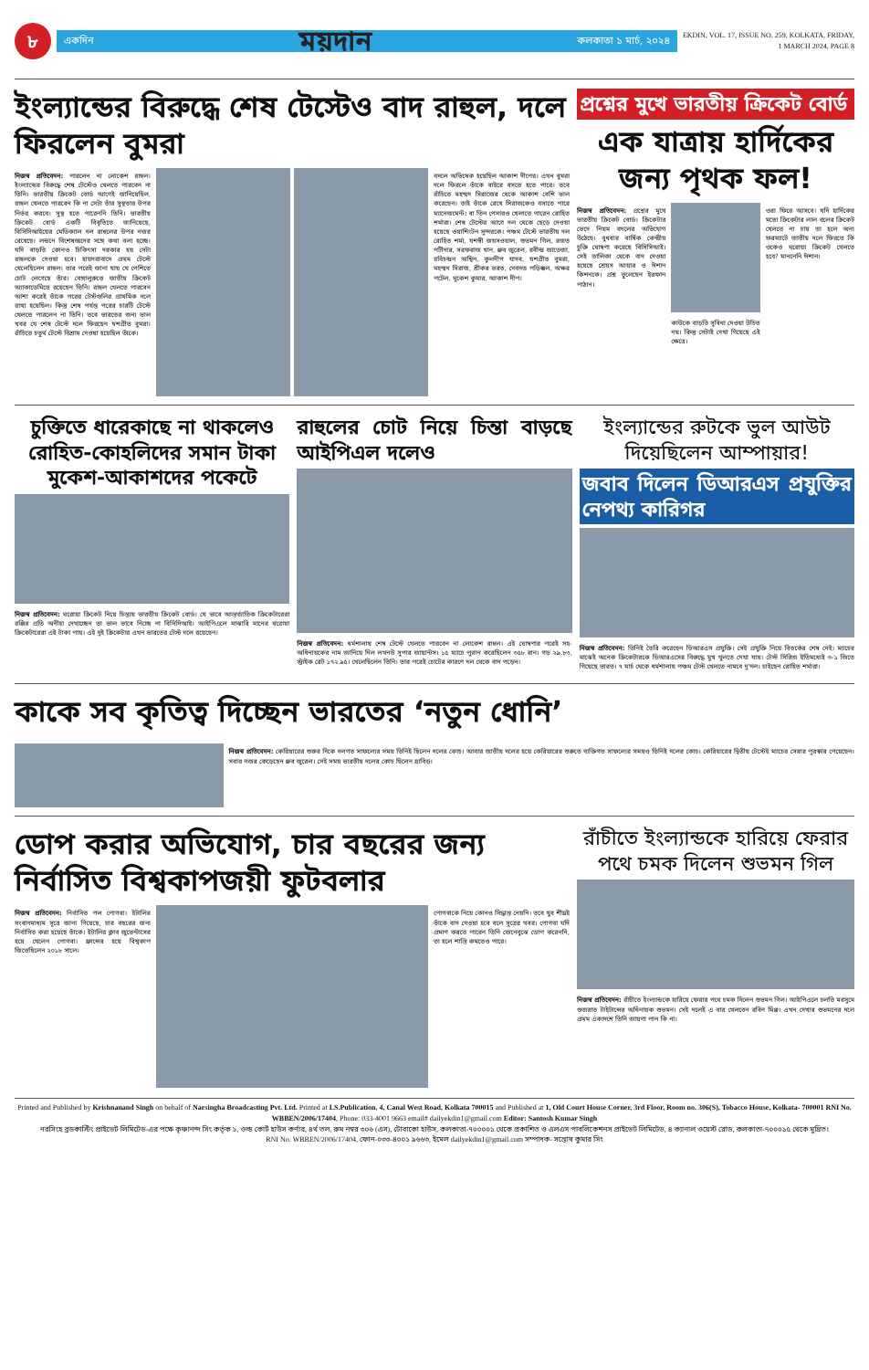৮
একদিন ময়দান কলকাতা ১ মার্চ, ২০২৪
EKDIN, VOL. 17, ISSUE NO. 259, KOLKATA, FRIDAY,
1 MARCH 2024, PAGE 8
ইংল্যান্ডের বিরুদ্ধে শেষ টেস্টেও বাদ রাহুল, দলে ফিরলেন বুমরা
নিজস্ব প্রতিবেদন: পারলেন না লোকেশ রাহুল। ইংল্যান্ডের বিরুদ্ধে শেষ টেস্টেও খেলতে পারবেন না তিনি। ভারতীয় ক্রিকেট বোর্ড আগেই জানিয়েছিল, রাহুল খেলতে পারবেন কি না সেটা তাঁর সুস্থতার উপর নির্ভর করবে। সুস্থ হতে পারেননি তিনি। ভারতীয় ক্রিকেট বোর্ড একটি বিবৃতিতে জানিয়েছে, বিসিসিআইয়ের মেডিক্যাল দল রাহুলের উপর নজর রেখেছে। লন্ডনে বিশেষজ্ঞদের সঙ্গে কথা বলা হচ্ছে। যদি বাড়তি কোনও চিকিৎসা দরকার হয় সেটা রাহুলকে দেওয়া হবে। হায়দরাবাদে প্রথম টেস্টে খেলেছিলেন রাহুল। তার পরেই জানা যায় যে পেশিতে চোট লেগেছে তাঁর। বেঙ্গালুরুতে জাতীয় ক্রিকেট অ্যাকাডেমিতে রয়েছেন তিনি। রাহুল খেলতে পারবেন আশা করেই তাঁকে পরের টেস্টগুলির প্রাথমিক দলে রাখা হয়েছিল। কিন্তু শেষ পর্যন্ত পরের চারটি টেস্টে খেলতে পারলেন না তিনি। তবে ভারতের জন্য ভাল খবর যে শেষ টেস্টে দলে ফিরছেন যশপ্রীত বুমরা। রাঁচিতে চতুর্থ টেস্টে বিশ্রাম দেওয়া হয়েছিল তাঁকে।
বদলে অভিষেক হয়েছিল আকাশ দীপের। এখন বুমরা দলে ফিরলে তাঁকে বাইরে বসতে হতে পারে। তবে রাঁচিতে মহম্মদ সিরাজের থেকে আকাশ বেশি ভাল করেছেন। তাই তাঁকে রেখে সিরাজকেও বসাতে পারে ম্যানেজমেন্ট। বা তিন পেসারও খেলাতে পারেন রোহিত শর্মারা। শেষ টেস্টের আগে দল থেকে ছেড়ে দেওয়া হয়েছে ওয়াশিংটন সুন্দরকে। পঞ্চম টেস্টে ভারতীয় দল রোহিত শর্মা, যশস্বী জয়সওয়াল, শুভমন গিল, রজত পটীদার, সরফরাজ খান, ধ্রুব জুরেল, রবীন্দ্র জাডেজা, রবিচন্দ্রন অশ্বিন, কুলদীপ যাদব, যশপ্রীত বুমরা, মহম্মদ সিরাজ, শ্রীকর ভরত, দেবদত্ত পড়িক্কল, অক্ষর পটেল, মুকেশ কুমার, আকাশ দীপ।
প্রশ্নের মুখে ভারতীয় ক্রিকেট বোর্ড
এক যাত্রায় হার্দিকের জন্য পৃথক ফল!
নিজস্ব প্রতিবেদন: প্রশ্নের মুখে ভারতীয় ক্রিকেট বোর্ড। ক্রিকেটার ভেদে নিয়ম বদলের অভিযোগ উঠেছে। বুধবার বার্ষিক কেন্দ্রীয় চুক্তি ঘোষণা করেছে বিসিসিআই। সেই তালিকা থেকে বাদ দেওয়া হয়েছে শ্রেয়স আয়ার ও ঈশান কিশনকে। প্রশ্ন তুলেছেন ইরফান পাঠান।
কাউকে বাড়তি সুবিধা দেওয়া উচিত নয়। কিন্তু সেটাই দেখা গিয়েছে এই ক্ষেত্রে।
ওরা ফিরে আসবে। যদি হার্দিকের মতো ক্রিকেটার লাল বলের ক্রিকেট খেলতে না চায় তা হলে অন্য ফরম্যাটে জাতীয় দলে ফিরতে কি ওকেও ঘরোয়া ক্রিকেট খেলতে হবে? মাননেনি ঈশান।
চুক্তিতে ধারেকাছে না থাকলেও রোহিত-কোহলিদের সমান টাকা মুকেশ-আকাশদের পকেটে
নিজস্ব প্রতিবেদন: ঘরোয়া ক্রিকেট নিয়ে চিন্তায় ভারতীয় ক্রিকেট বোর্ড। যে ভাবে আন্তর্জাতিক ক্রিকেটারেরা রঞ্জির প্রতি অনীহা দেখাচ্ছেন তা ভাল ভাবে নিচ্ছে না বিসিসিআই। আইপিএলে মাঝারি মানের ঘরোয়া ক্রিকেটারেরা এই টাকা পায়। এই দুই ক্রিকেটার এখন ভারতের টেস্ট দলে রয়েছেন।
রাহুলের চোট নিয়ে চিন্তা বাড়ছে আইপিএল দলেও
নিজস্ব প্রতিবেদন: ধর্মশালায় শেষ টেস্টে খেলতে পারবেন না লোকেশ রাহুল। এই ঘোষণার পরেই সহ-অধিনায়কের নাম জানিয়ে দিল লখনউ সুপার জায়ান্টস। ১৫ ম্যাচে পুরান করেছিলেন ৩৫৮ রান। গড় ২৯.৮৩, স্ট্রাইক রেট ১৭২.৯৫। খেলেছিলেন তিনি। তার পরেই চোটের কারণে দল থেকে বাদ পড়েন।
ইংল্যান্ডের রুটকে ভুল আউট দিয়েছিলেন আম্পায়ার!
জবাব দিলেন ডিআরএস প্রযুক্তির নেপথ্য কারিগর
নিজস্ব প্রতিবেদন: তিনিই তৈরি করেছেন ডিআরএস প্রযুক্তি। সেই প্রযুক্তি নিয়ে বিতর্কের শেষ নেই। ম্যাচের মাঝেই অনেক ক্রিকেটারকে ডিআরএসের বিরুদ্ধে মুখ খুলতে দেখা যায়। টেস্ট সিরিজ ইতিমধ্যেই ৩-১ জিতে গিয়েছে ভারত। ৭ মার্চ থেকে ধর্মশালায় পঞ্চম টেস্ট খেলতে নামবে দু'দল। চাইছেন রোহিত শর্মারা।
কাকে সব কৃতিত্ব দিচ্ছেন ভারতের ‘নতুন ধোনি’
নিজস্ব প্রতিবেদন: কেরিয়ারের শুরুর দিকে দলগত সাফল্যের সময় তিনিই ছিলেন দলের কোচ। আবার জাতীয় দলের হয়ে কেরিয়ারের শুরুতে ব্যক্তিগত সাফল্যের সময়ও তিনিই দলের কোচ। কেরিয়ারের দ্বিতীয় টেস্টেই ম্যাচের সেরার পুরস্কার পেয়েছেন। সবার নজর কেড়েছেন ধ্রুব জুরেল। সেই সময় ভারতীয় দলের কোচ ছিলেন দ্রাবিড়।
ডোপ করার অভিযোগ, চার বছরের জন্য নির্বাসিত বিশ্বকাপজয়ী ফুটবলার
নিজস্ব প্রতিবেদন: নির্বাসিত পল পোগবা। ইটালির সংবাদমাধ্যম সূত্রে জানা গিয়েছে, চার বছরের জন্য নির্বাসিত করা হয়েছে তাঁকে। ইটালির ক্লাব জুভেন্টাসের হয়ে খেলেন পোগবা। ফ্রান্সের হয়ে বিশ্বকাপ জিতেছিলেন ২০১৮ সালে।
পোগবাকে নিয়ে কোনও সিদ্ধান্ত নেয়নি। তবে খুব শীঘ্রই তাঁকে বাদ দেওয়া হবে বলে সূত্রের খবর। পোগবা যদি প্রমাণ করতে পারেন তিনি জেনেবুঝে ডোপ করেননি, তা হলে শাস্তি কমতেও পারে।
রাঁচীতে ইংল্যান্ডকে হারিয়ে ফেরার পথে চমক দিলেন শুভমন গিল
নিজস্ব প্রতিবেদন: রাঁচীতে ইংল্যান্ডকে হারিয়ে ফেরার পথে চমক দিলেন শুভমন গিল। আইপিএলে চলতি মরসুমে গুজরাত টাইটান্সের অধিনায়ক শুভমন। সেই দলেই এ বার খেলবেন রবিন মিঞ্জ। এখন দেখার শুভমনের দলে প্রথম একাদশে তিনি জায়গা পান কি না।
Printed and Published by Krishnanand Singh on behalf of Narsingha Broadcasting Pvt. Ltd. Printed at LS.Publication, 4, Canal West Road, Kolkata 700015 and Published at 1, Old Court House Corner, 3rd Floor, Room no. 306(S), Tobacco House, Kolkata- 700001 RNI No. WBBEN/2006/17404, Phone: 033-4001 9663 email# dailyekdin1@gmail.com Editor: Santosh Kumar Singh
নরসিংহ ব্রডকাস্টিং প্রাইভেট লিমিটেড-এর পক্ষে কৃষ্ণানন্দ সিং কর্তৃক ১, ওল্ড কোর্ট হাউস কর্ণার, ৪র্থ তল, রুম নম্বর ৩০৬ (এস), টোবাকো হাউস, কলকাতা-৭০০০০১ থেকে প্রকাশিত ও এলএস পাবলিকেশনস প্রাইভেট লিমিটেড, ৪ ক্যানাল ওয়েস্ট রোড, কলকাতা-৭০০০১৫ থেকে মুদ্রিত।
RNI No. WBBEN/2006/17404, ফোন-০৩৩-৪০০১ ৯৬৬৩, ইমেল dailyekdin1@gmail.com সম্পাদক- সন্তোষ কুমার সিং